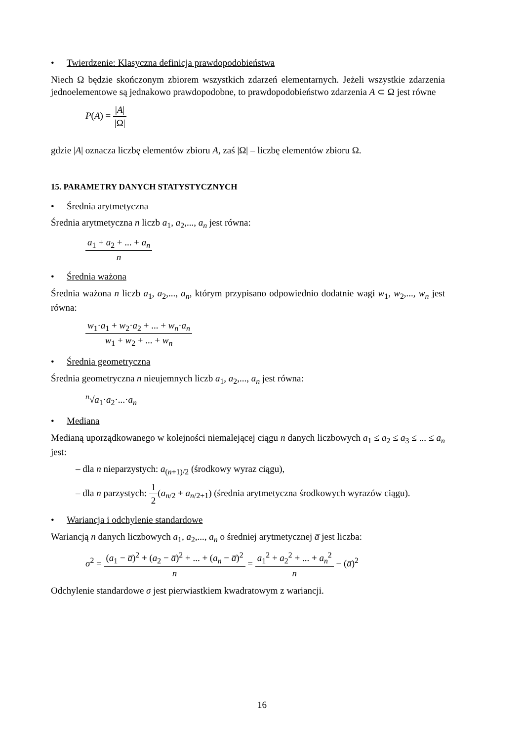• Twierdzenie: Klasyczna definicja prawdopodobieństwa
Niech Ω będzie skończonym zbiorem wszystkich zdarzeń elementarnych. Jeżeli wszystkie zdarzenia jednoelementowe są jednakowo prawdopodobne, to prawdopodobieństwo zdarzenia A ⊂ Ω jest równe
P(A) = |A| |Ω|
gdzie |A| oznacza liczbę elementów zbioru A, zaś |Ω| – liczbę elementów zbioru Ω.
15. PARAMETRY DANYCH STATYSTYCZNYCH
• Średnia arytmetyczna
Średnia arytmetyczna n liczb a<sub>1</sub>, a<sub>2</sub>,..., a<sub>n</sub> jest równa:
a<sub>1</sub> + a<sub>2</sub> + ... + a<sub>n</sub> n
• Średnia ważona
Średnia ważona n liczb a<sub>1</sub>, a<sub>2</sub>,..., a<sub>n</sub>, którym przypisano odpowiednio dodatnie wagi w<sub>1</sub>, w<sub>2</sub>,..., w<sub>n</sub> jest równa:
w<sub>1</sub>·a<sub>1</sub> + w<sub>2</sub>·a<sub>2</sub> + ... + w<sub>n</sub>·a<sub>n</sub> w<sub>1</sub> + w<sub>2</sub> + ... + w<sub>n</sub>
• Średnia geometryczna
Średnia geometryczna n nieujemnych liczb a<sub>1</sub>, a<sub>2</sub>,..., a<sub>n</sub> jest równa:
<sup>n</sup>√a<sub>1</sub>·a<sub>2</sub>·...·a<sub>n</sub>
• Mediana
Medianą uporządkowanego w kolejności niemalejącej ciągu n danych liczbowych a<sub>1</sub> ≤ a<sub>2</sub> ≤ a<sub>3</sub> ≤ ... ≤ a<sub>n</sub> jest:
– dla n nieparzystych: a<sub>(n+1)/2</sub> (środkowy wyraz ciągu),
– dla n parzystych: 1 2(a<sub>n/2</sub> + a<sub>n/2+1</sub>) (średnia arytmetyczna środkowych wyrazów ciągu).
• Wariancja i odchylenie standardowe
Wariancją n danych liczbowych a<sub>1</sub>, a<sub>2</sub>,..., a<sub>n</sub> o średniej arytmetycznej a̅ jest liczba:
σ<sup>2</sup> = (a<sub>1</sub> − a̅)<sup>2</sup> + (a<sub>2</sub> − a̅)<sup>2</sup> + ... + (a<sub>n</sub> − a̅)<sup>2</sup> n = a<sub>1</sub><sup>2</sup> + a<sub>2</sub><sup>2</sup> + ... + a<sub>n</sub><sup>2</sup> n − (a̅)<sup>2</sup>
Odchylenie standardowe σ jest pierwiastkiem kwadratowym z wariancji.
16